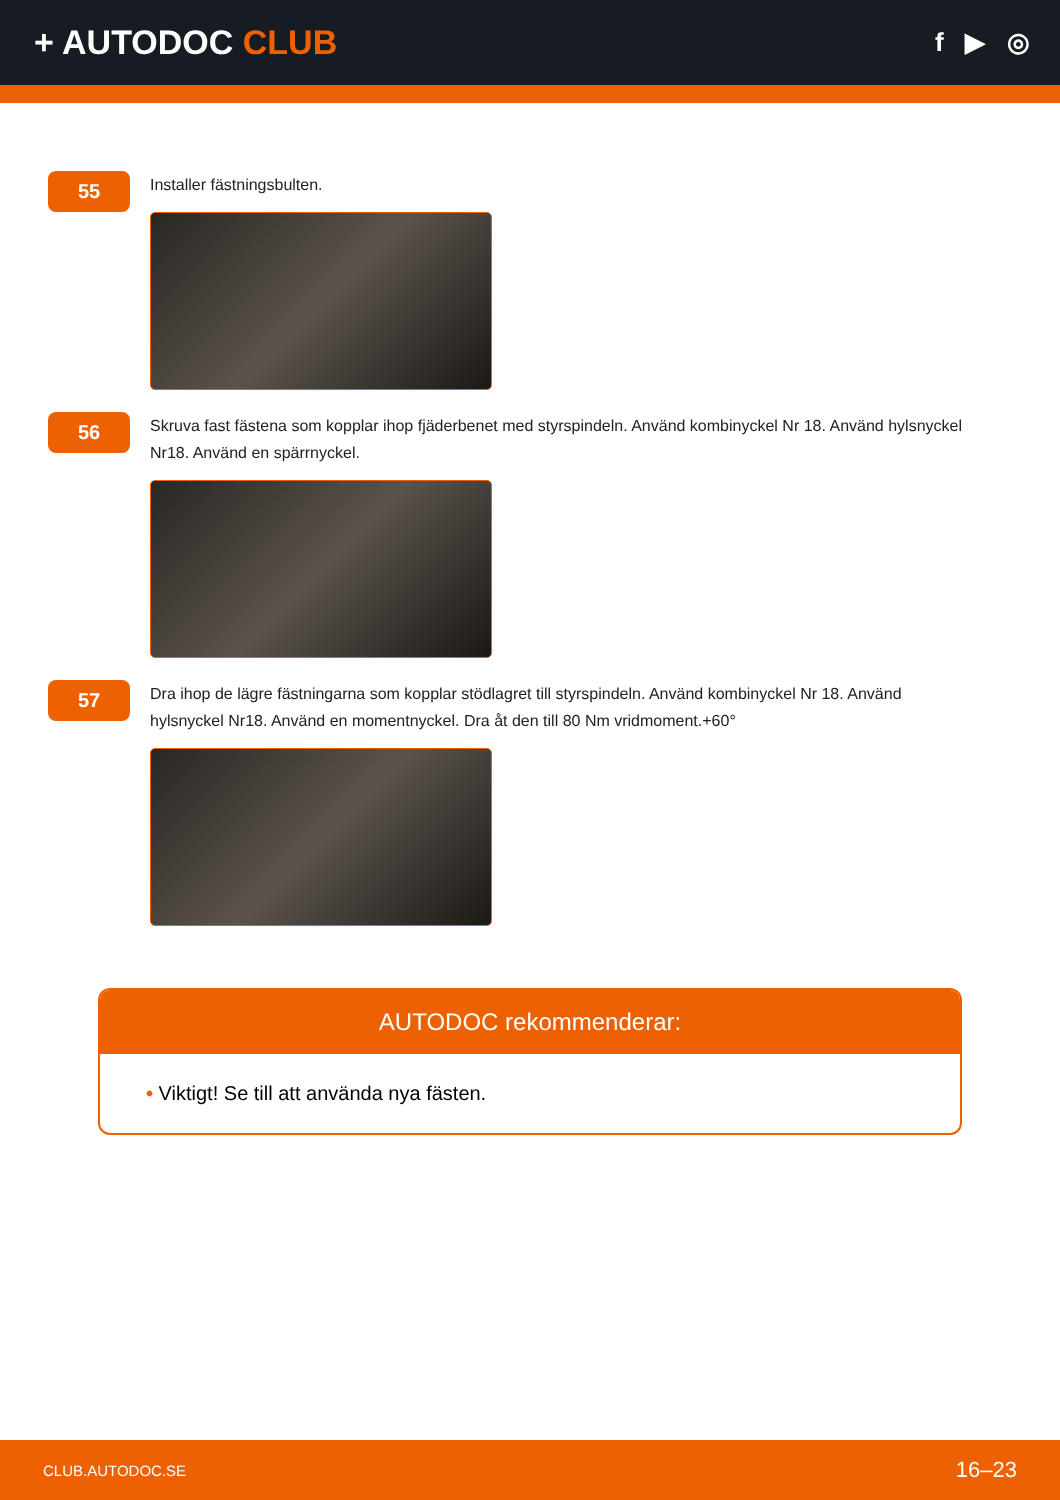+ AUTODOC CLUB
f ▶ ◎
55
Installer fästningsbulten.
56
Skruva fast fästena som kopplar ihop fjäderbenet med styrspindeln. Använd kombinyckel Nr 18. Använd hylsnyckel Nr18. Använd en spärrnyckel.
57
Dra ihop de lägre fästningarna som kopplar stödlagret till styrspindeln. Använd kombinyckel Nr 18. Använd hylsnyckel Nr18. Använd en momentnyckel. Dra åt den till 80 Nm vridmoment.+60°
AUTODOC rekommenderar:
• Viktigt! Se till att använda nya fästen.
CLUB.AUTODOC.SE 16–23